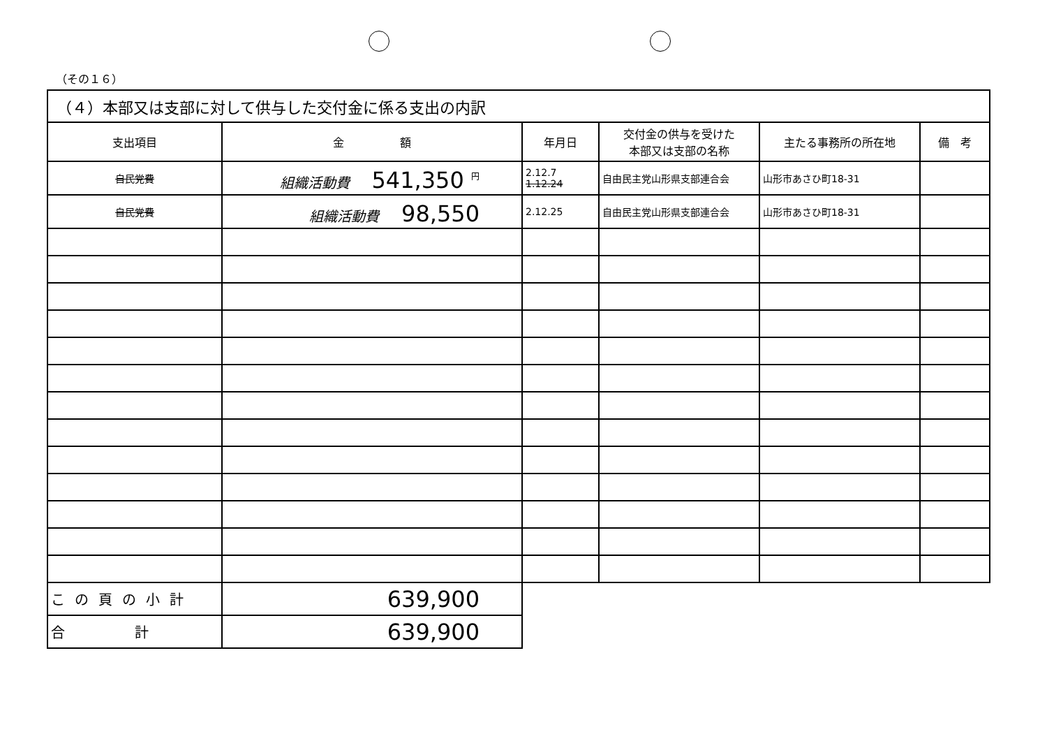（その１６）
| （４）本部又は支部に対して供与した交付金に係る支出の内訳 | | | | | |
| --- | --- | --- | --- | --- | --- |
| 支出項目 | 金 額 | 年月日 | 交付金の供与を受けた 本部又は支部の名称 | 主たる事務所の所在地 | 備 考 |
| 自民党費 | 組織活動費 541,350 <sup>円</sup> | 2.12.7 1.12.24 | 自由民主党山形県支部連合会 | 山形市あさひ町18-31 | |
| 自民党費 | 組織活動費 98,550 | 2.12.25 | 自由民主党山形県支部連合会 | 山形市あさひ町18-31 | |
| この頁の小計 | 639,900 | | | | |
| 合 計 | 639,900 | | | | |